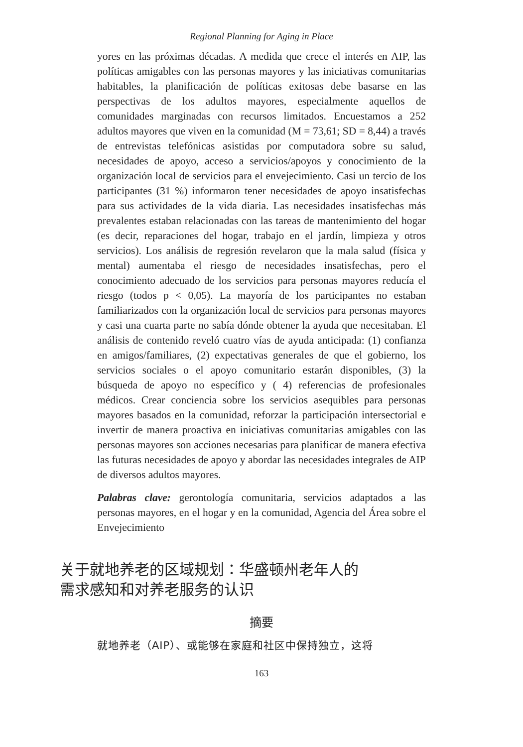Regional Planning for Aging in Place
yores en las próximas décadas. A medida que crece el interés en AIP, las políticas amigables con las personas mayores y las iniciativas comunitarias habitables, la planificación de políticas exitosas debe basarse en las perspectivas de los adultos mayores, especialmente aquellos de comunidades marginadas con recursos limitados. Encuestamos a 252 adultos mayores que viven en la comunidad (M = 73,61; SD = 8,44) a través de entrevistas telefónicas asistidas por computadora sobre su salud, necesidades de apoyo, acceso a servicios/apoyos y conocimiento de la organización local de servicios para el envejecimiento. Casi un tercio de los participantes (31 %) informaron tener necesidades de apoyo insatisfechas para sus actividades de la vida diaria. Las necesidades insatisfechas más prevalentes estaban relacionadas con las tareas de mantenimiento del hogar (es decir, reparaciones del hogar, trabajo en el jardín, limpieza y otros servicios). Los análisis de regresión revelaron que la mala salud (física y mental) aumentaba el riesgo de necesidades insatisfechas, pero el conocimiento adecuado de los servicios para personas mayores reducía el riesgo (todos p < 0,05). La mayoría de los participantes no estaban familiarizados con la organización local de servicios para personas mayores y casi una cuarta parte no sabía dónde obtener la ayuda que necesitaban. El análisis de contenido reveló cuatro vías de ayuda anticipada: (1) confianza en amigos/familiares, (2) expectativas generales de que el gobierno, los servicios sociales o el apoyo comunitario estarán disponibles, (3) la búsqueda de apoyo no específico y ( 4) referencias de profesionales médicos. Crear conciencia sobre los servicios asequibles para personas mayores basados en la comunidad, reforzar la participación intersectorial e invertir de manera proactiva en iniciativas comunitarias amigables con las personas mayores son acciones necesarias para planificar de manera efectiva las futuras necesidades de apoyo y abordar las necesidades integrales de AIP de diversos adultos mayores.
Palabras clave: gerontología comunitaria, servicios adaptados a las personas mayores, en el hogar y en la comunidad, Agencia del Área sobre el Envejecimiento
关于就地养老的区域规划：华盛顿州老年人的需求感知和对养老服务的认识
摘要
就地养老（AIP）、或能够在家庭和社区中保持独立，这将
163